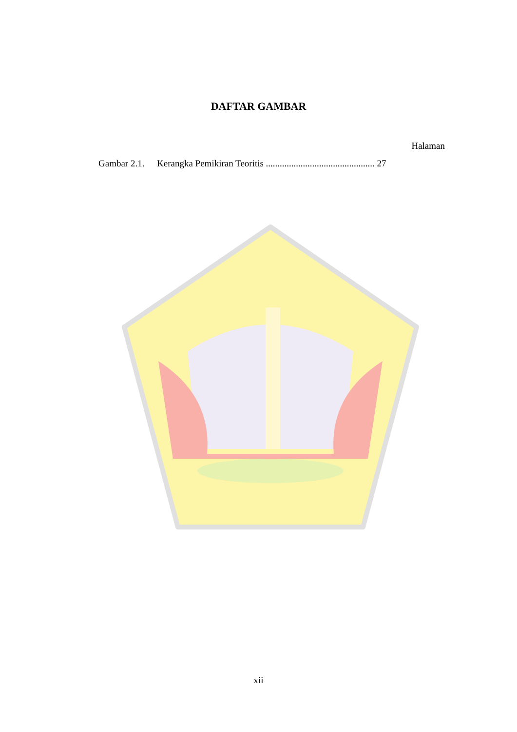DAFTAR GAMBAR
Halaman
Gambar 2.1. Kerangka Pemikiran Teoritis ............................................... 27
xii